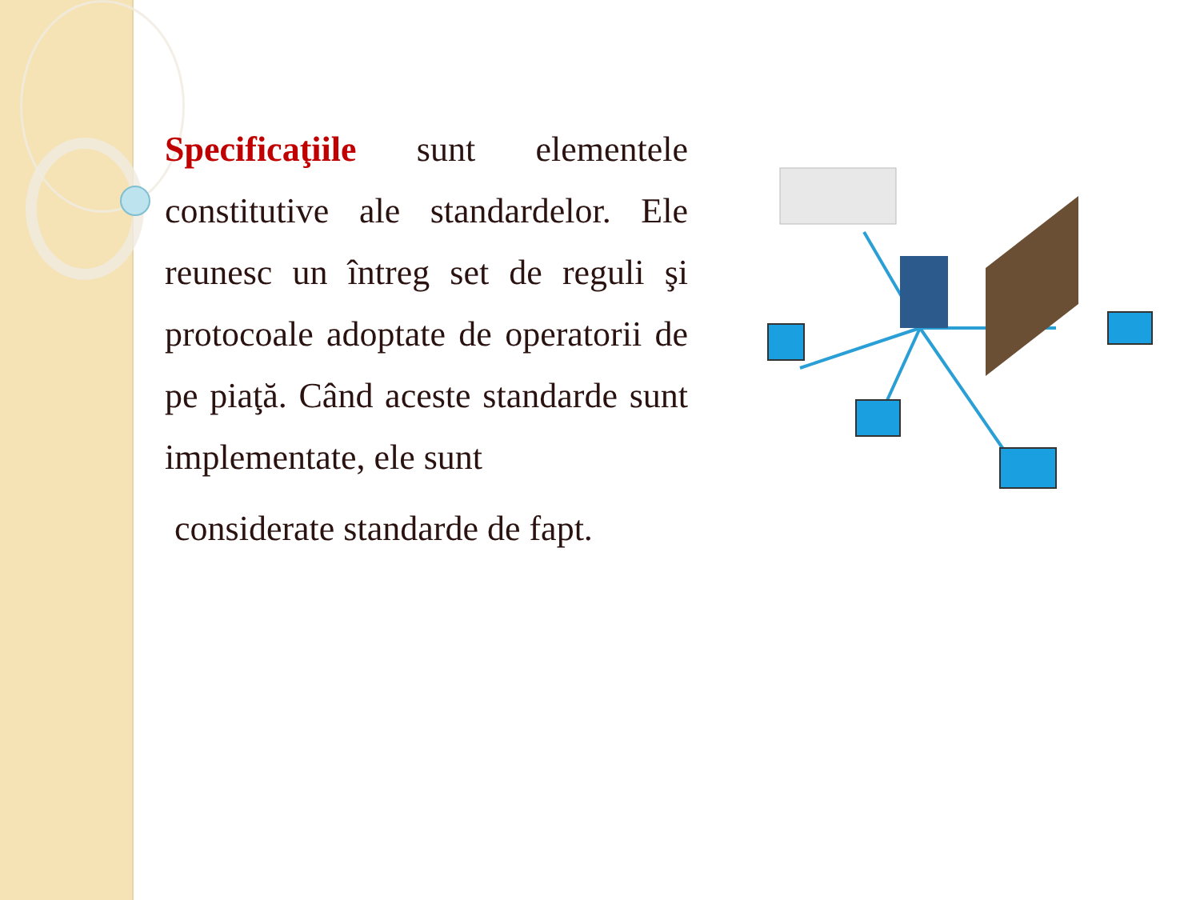Specificaţiile sunt elementele constitutive ale standardelor. Ele reunesc un întreg set de reguli şi protocoale adoptate de operatorii de pe piaţă. Când aceste standarde sunt implementate, ele sunt
considerate standarde de fapt.